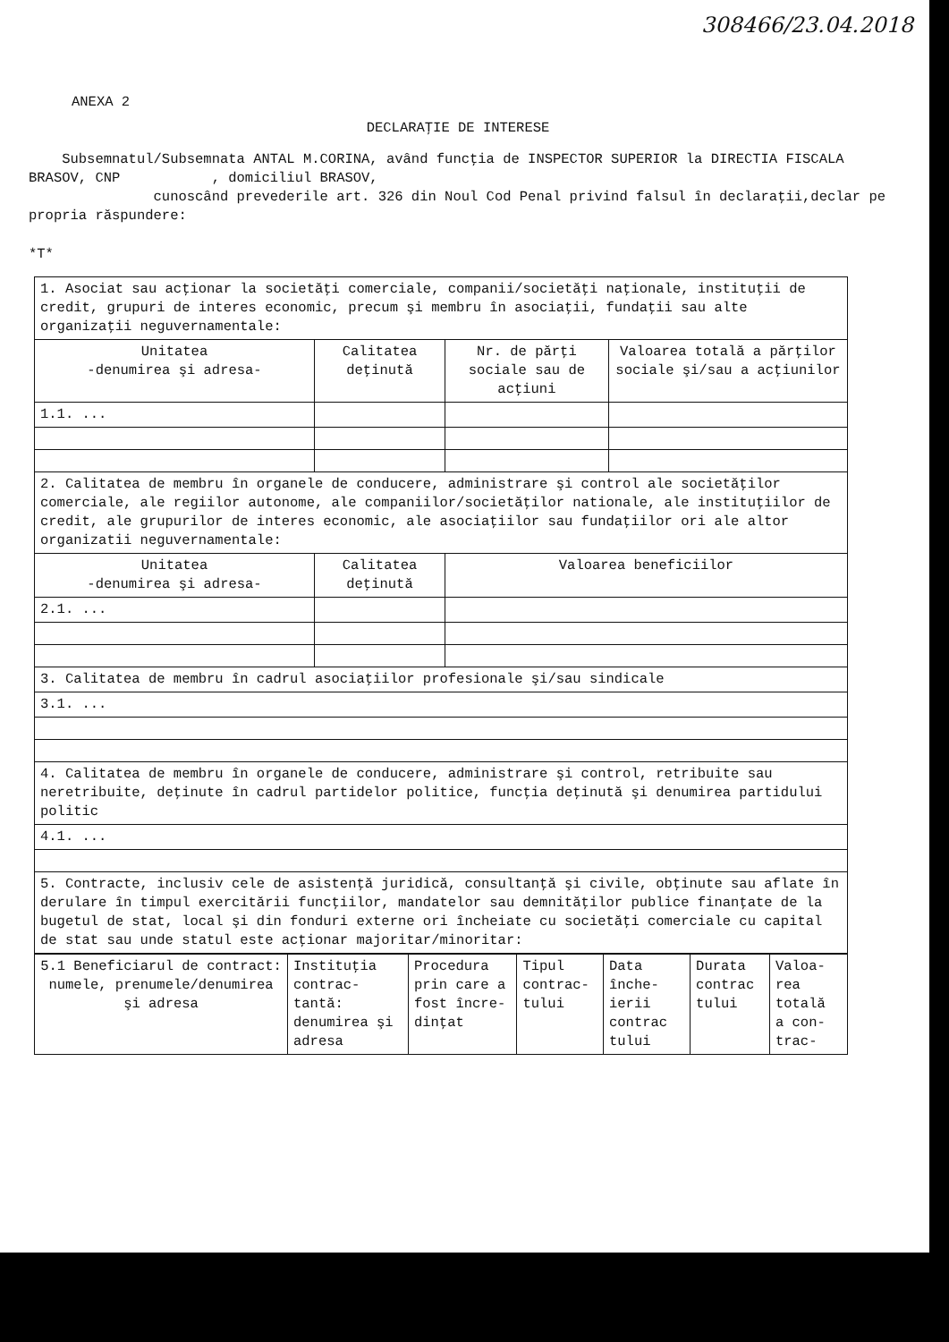308466/23.04.2018
ANEXA 2
DECLARAŢIE DE INTERESE
Subsemnatul/Subsemnata ANTAL M.CORINA, având funcţia de INSPECTOR SUPERIOR la DIRECTIA FISCALA BRASOV, CNP , domiciliul BRASOV,
cunoscând prevederile art. 326 din Noul Cod Penal privind falsul în declaraţii,declar pe propria răspundere:
*T*
| 1. Asociat sau acţionar la societăţi comerciale, companii/societăţi naţionale, instituţii de credit, grupuri de interes economic, precum şi membru în asociaţii, fundaţii sau alte organizaţii neguvernamentale: | | | |
| Unitatea -denumirea şi adresa- | Calitatea deţinută | Nr. de părţi sociale sau de acţiuni | Valoarea totală a părţilor sociale şi/sau a acţiunilor |
| 1.1. ... | | | |
| 2. Calitatea de membru în organele de conducere, administrare şi control ale societăţilor comerciale, ale regiilor autonome, ale companiilor/societăţilor nationale, ale instituţiilor de credit, ale grupurilor de interes economic, ale asociaţiilor sau fundaţiilor ori ale altor organizatii neguvernamentale: | | | |
| Unitatea -denumirea şi adresa- | Calitatea deţinută | Valoarea beneficiilor | |
| 2.1. ... | | | |
| 3. Calitatea de membru în cadrul asociaţiilor profesionale şi/sau sindicale | | | |
| 3.1. ... | | | |
| 4. Calitatea de membru în organele de conducere, administrare şi control, retribuite sau neretribuite, deţinute în cadrul partidelor politice, funcţia deţinută şi denumirea partidului politic | | | |
| 4.1. ... | | | |
| 5. Contracte, inclusiv cele de asistenţă juridică, consultanţă şi civile, obţinute sau aflate în derulare în timpul exercitării funcţiilor, mandatelor sau demnităţilor publice finanţate de la bugetul de stat, local şi din fonduri externe ori încheiate cu societăţi comerciale cu capital de stat sau unde statul este acţionar majoritar/minoritar: | | | |
| 5.1 Beneficiarul de contract: numele, prenumele/denumirea şi adresa | Instituţia contrac-tantă: denumirea şi adresa | Procedura prin care a fost încre-dinţat | Tipul contrac-tului | Data înche-ierii contrac tului | Durata contrac tului | Valoa-rea totală a con-trac- |